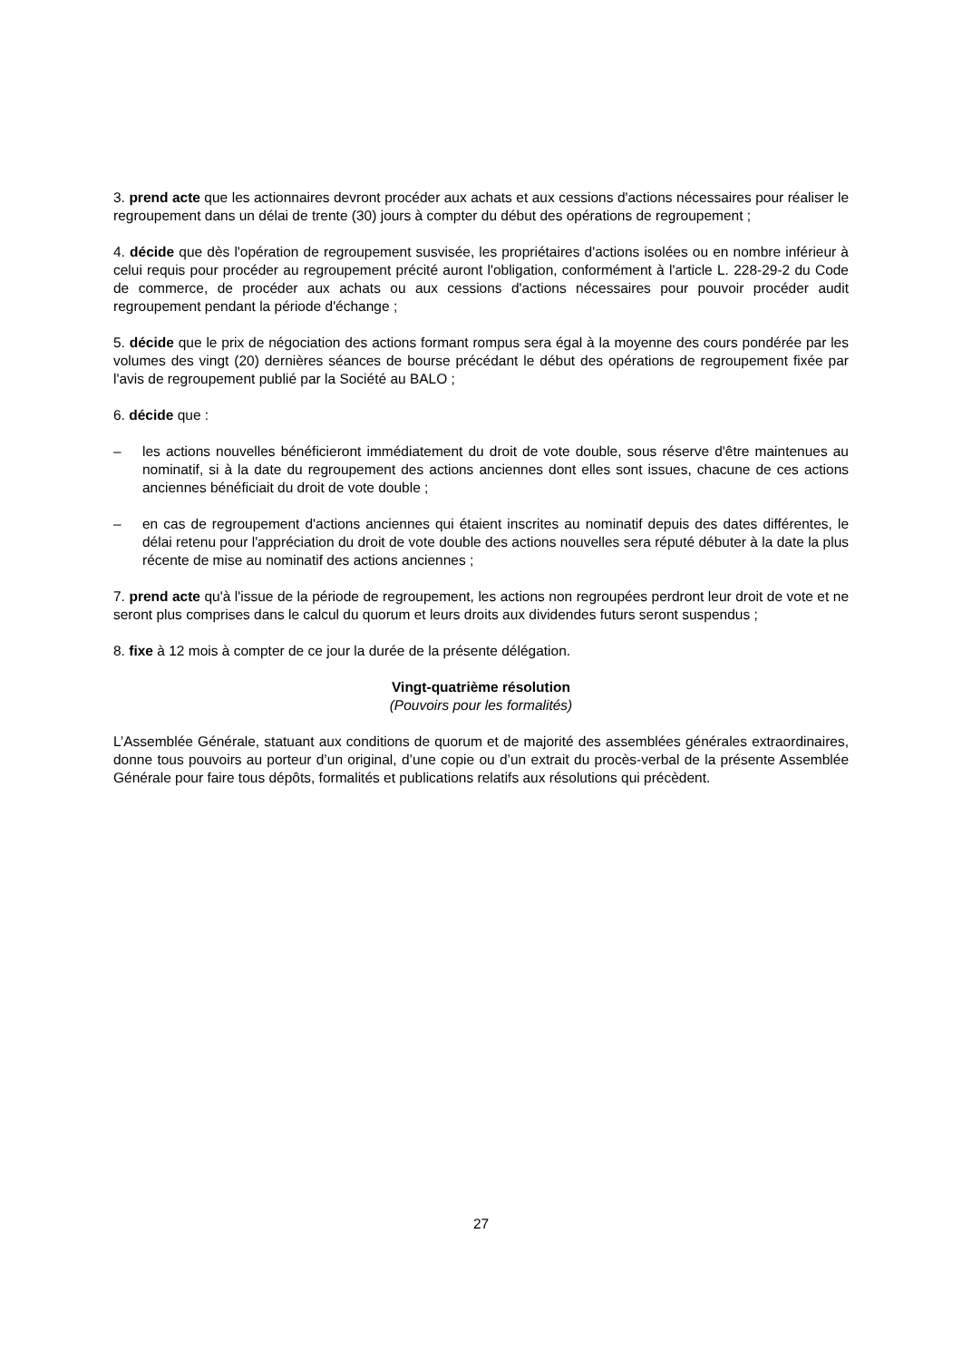3. prend acte que les actionnaires devront procéder aux achats et aux cessions d'actions nécessaires pour réaliser le regroupement dans un délai de trente (30) jours à compter du début des opérations de regroupement ;
4. décide que dès l'opération de regroupement susvisée, les propriétaires d'actions isolées ou en nombre inférieur à celui requis pour procéder au regroupement précité auront l'obligation, conformément à l'article L. 228-29-2 du Code de commerce, de procéder aux achats ou aux cessions d'actions nécessaires pour pouvoir procéder audit regroupement pendant la période d'échange ;
5. décide que le prix de négociation des actions formant rompus sera égal à la moyenne des cours pondérée par les volumes des vingt (20) dernières séances de bourse précédant le début des opérations de regroupement fixée par l'avis de regroupement publié par la Société au BALO ;
6. décide que :
– les actions nouvelles bénéficieront immédiatement du droit de vote double, sous réserve d'être maintenues au nominatif, si à la date du regroupement des actions anciennes dont elles sont issues, chacune de ces actions anciennes bénéficiait du droit de vote double ;
– en cas de regroupement d'actions anciennes qui étaient inscrites au nominatif depuis des dates différentes, le délai retenu pour l'appréciation du droit de vote double des actions nouvelles sera réputé débuter à la date la plus récente de mise au nominatif des actions anciennes ;
7. prend acte qu'à l'issue de la période de regroupement, les actions non regroupées perdront leur droit de vote et ne seront plus comprises dans le calcul du quorum et leurs droits aux dividendes futurs seront suspendus ;
8. fixe à 12 mois à compter de ce jour la durée de la présente délégation.
Vingt-quatrième résolution
(Pouvoirs pour les formalités)
L’Assemblée Générale, statuant aux conditions de quorum et de majorité des assemblées générales extraordinaires, donne tous pouvoirs au porteur d’un original, d’une copie ou d’un extrait du procès-verbal de la présente Assemblée Générale pour faire tous dépôts, formalités et publications relatifs aux résolutions qui précèdent.
27